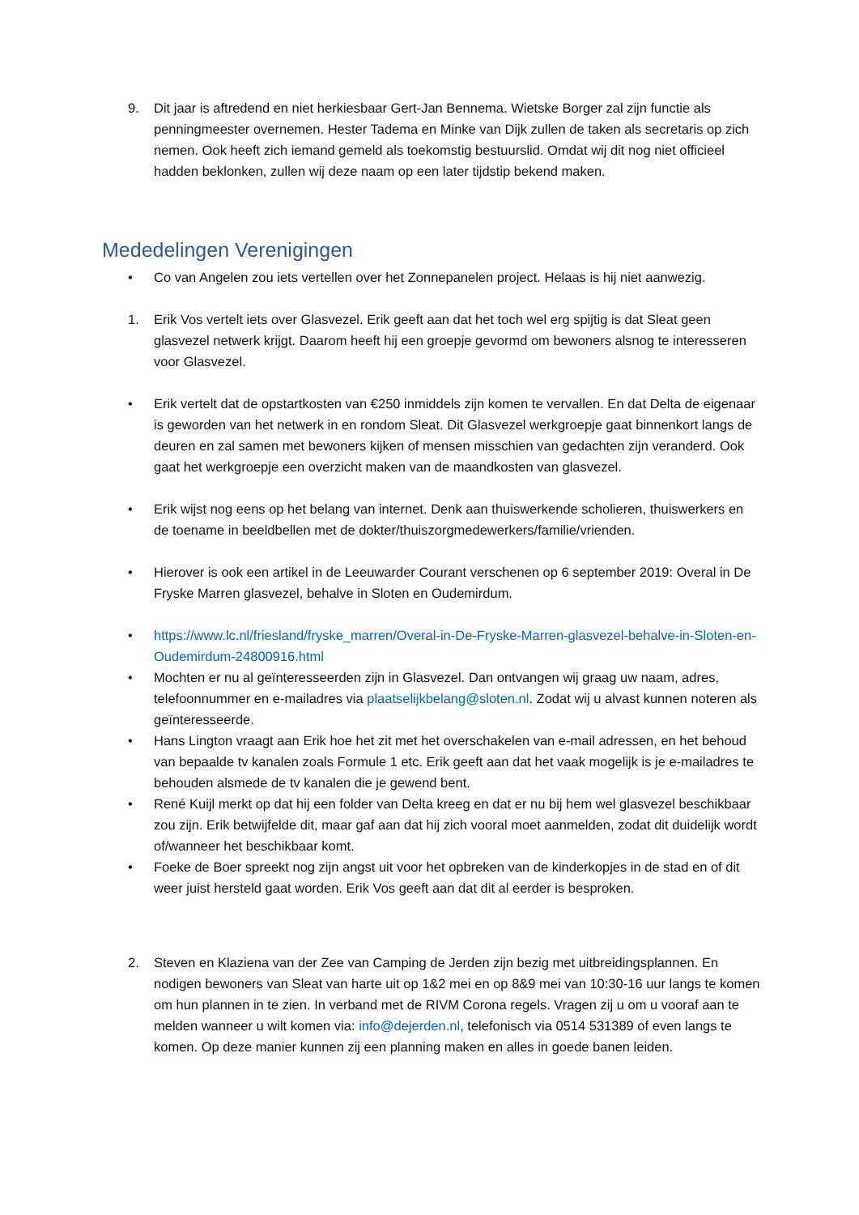9. Dit jaar is aftredend en niet herkiesbaar Gert-Jan Bennema. Wietske Borger zal zijn functie als penningmeester overnemen. Hester Tadema en Minke van Dijk zullen de taken als secretaris op zich nemen. Ook heeft zich iemand gemeld als toekomstig bestuurslid. Omdat wij dit nog niet officieel hadden beklonken, zullen wij deze naam op een later tijdstip bekend maken.
Mededelingen Verenigingen
• Co van Angelen zou iets vertellen over het Zonnepanelen project. Helaas is hij niet aanwezig.
1. Erik Vos vertelt iets over Glasvezel. Erik geeft aan dat het toch wel erg spijtig is dat Sleat geen glasvezel netwerk krijgt. Daarom heeft hij een groepje gevormd om bewoners alsnog te interesseren voor Glasvezel.
• Erik vertelt dat de opstartkosten van €250 inmiddels zijn komen te vervallen. En dat Delta de eigenaar is geworden van het netwerk in en rondom Sleat. Dit Glasvezel werkgroepje gaat binnenkort langs de deuren en zal samen met bewoners kijken of mensen misschien van gedachten zijn veranderd. Ook gaat het werkgroepje een overzicht maken van de maandkosten van glasvezel.
• Erik wijst nog eens op het belang van internet. Denk aan thuiswerkende scholieren, thuiswerkers en de toename in beeldbellen met de dokter/thuiszorgmedewerkers/familie/vrienden.
• Hierover is ook een artikel in de Leeuwarder Courant verschenen op 6 september 2019: Overal in De Fryske Marren glasvezel, behalve in Sloten en Oudemirdum.
• https://www.lc.nl/friesland/fryske_marren/Overal-in-De-Fryske-Marren-glasvezel-behalve-in-Sloten-en-Oudemirdum-24800916.html
• Mochten er nu al geïnteresseerden zijn in Glasvezel. Dan ontvangen wij graag uw naam, adres, telefoonnummer en e-mailadres via plaatselijkbelang@sloten.nl. Zodat wij u alvast kunnen noteren als geïnteresseerde.
• Hans Lington vraagt aan Erik hoe het zit met het overschakelen van e-mail adressen, en het behoud van bepaalde tv kanalen zoals Formule 1 etc. Erik geeft aan dat het vaak mogelijk is je e-mailadres te behouden alsmede de tv kanalen die je gewend bent.
• René Kuijl merkt op dat hij een folder van Delta kreeg en dat er nu bij hem wel glasvezel beschikbaar zou zijn. Erik betwijfelde dit, maar gaf aan dat hij zich vooral moet aanmelden, zodat dit duidelijk wordt of/wanneer het beschikbaar komt.
• Foeke de Boer spreekt nog zijn angst uit voor het opbreken van de kinderkopjes in de stad en of dit weer juist hersteld gaat worden. Erik Vos geeft aan dat dit al eerder is besproken.
2. Steven en Klaziena van der Zee van Camping de Jerden zijn bezig met uitbreidingsplannen. En nodigen bewoners van Sleat van harte uit op 1&2 mei en op 8&9 mei van 10:30-16 uur langs te komen om hun plannen in te zien. In verband met de RIVM Corona regels. Vragen zij u om u vooraf aan te melden wanneer u wilt komen via: info@dejerden.nl, telefonisch via 0514 531389 of even langs te komen. Op deze manier kunnen zij een planning maken en alles in goede banen leiden.